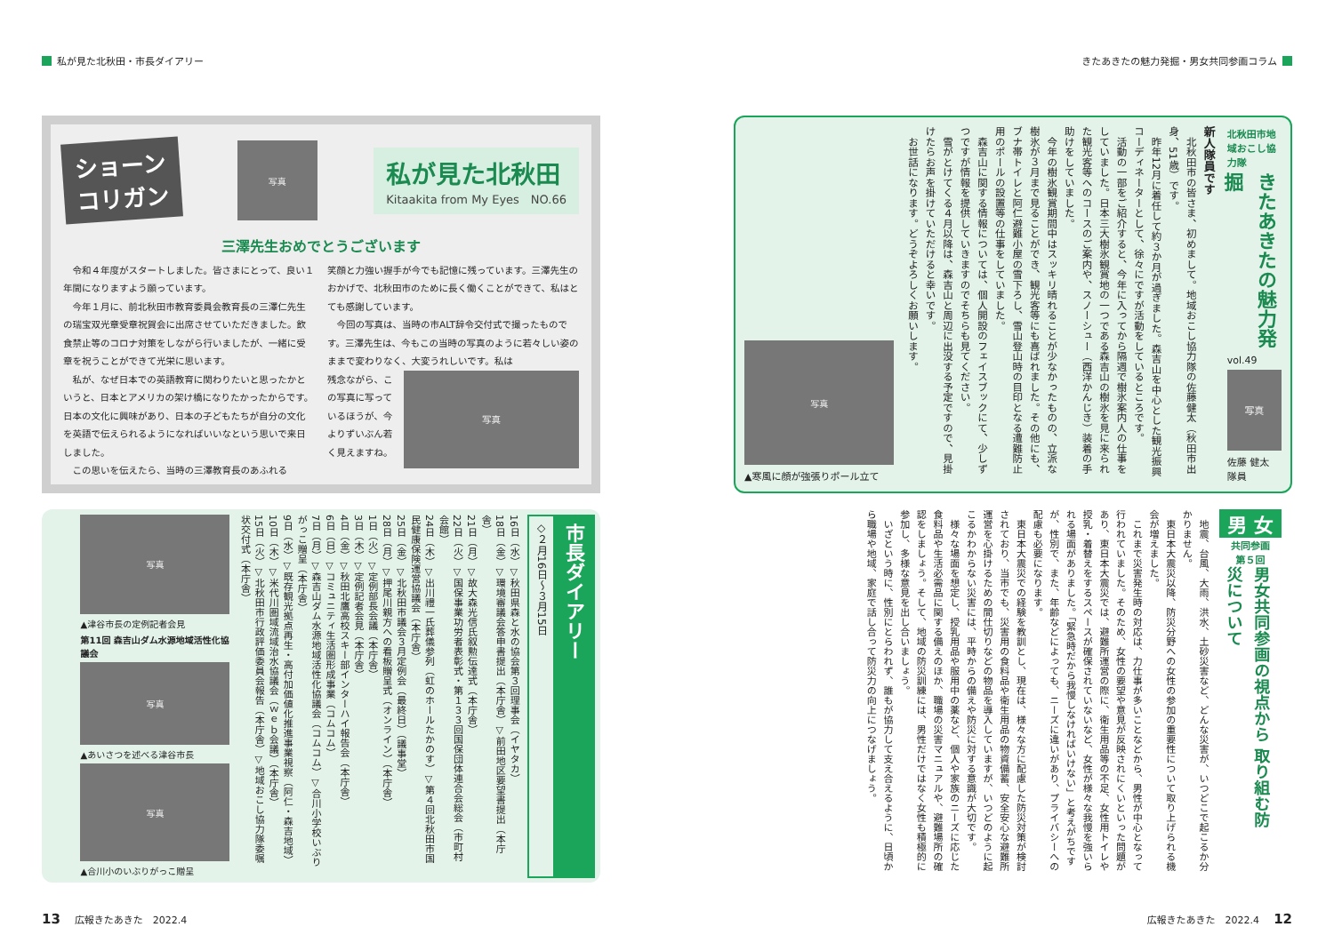私が見た北秋田・市長ダイアリー
ショーン
コリガン
写真
私が見た北秋田
Kitaakita from My Eyes　NO.66
三澤先生おめでとうございます
令和４年度がスタートしました。皆さまにとって、良い１年間になりますよう願っています。
今年１月に、前北秋田市教育委員会教育長の三澤仁先生の瑞宝双光章受章祝賀会に出席させていただきました。飲食禁止等のコロナ対策をしながら行いましたが、一緒に受章を祝うことができて光栄に思います。
私が、なぜ日本での英語教育に関わりたいと思ったかというと、日本とアメリカの架け橋になりたかったからです。日本の文化に興味があり、日本の子どもたちが自分の文化を英語で伝えられるようになればいいなという思いで来日しました。
この思いを伝えたら、当時の三澤教育長のあふれる
笑顔と力強い握手が今でも記憶に残っています。三澤先生のおかげで、北秋田市のために長く働くことができて、私はとても感謝しています。
今回の写真は、当時の市ALT辞令交付式で撮ったものです。三澤先生は、今もこの当時の写真のように若々しい姿のままで変わりなく、大変うれしいです。私は
残念ながら、この写真に写っているほうが、今よりずいぶん若く見えますね。
写真
市長ダイアリー
◇２月16日〜３月15日
16日（水）▽秋田県森と水の協会第３回理事会（イヤタカ）
18日（金）▽環境審議会答申書提出（本庁舎）▽前田地区要望書提出（本庁舎）
21日（月）▽故大森光信氏叙勲伝達式（本庁舎）
22日（火）▽国保事業功労者表彰式・第１３３回国保団体連合会総会（市町村会館）
24日（木）▽出川禮一氏葬儀参列（虹のホールたかのす）▽第４回北秋田市国民健康保険運営協議会（本庁舎）
25日（金）▽北秋田市議会３月定例会（最終日）（議事堂）
28日（月）▽押尾川親方への看板贈呈式（オンライン）（本庁舎）
1日（火）▽定例部長会議（本庁舎）
3日（木）▽定例記者会見（本庁舎）
4日（金）▽秋田北鷹高校スキー部インターハイ報告会（本庁舎）
6日（日）▽コミュニティ生活圏形成事業（コムコム）
7日（月）▽森吉山ダム水源地域活性化協議会（コムコム）▽合川小学校いぶりがっこ贈呈（本庁舎）
9日（水）▽既存観光拠点再生・高付加価値化推進事業視察（阿仁・森吉地域）
10日（木）▽米代川圏域流域治水協議会（ｗｅｂ会議）（本庁舎）
15日（火）▽北秋田市行政評価委員会報告（本庁舎）▽地域おこし協力隊委嘱状交付式（本庁舎）
写真
▲津谷市長の定例記者会見
第11回 森吉山ダム水源地域活性化協議会
写真
▲あいさつを述べる津谷市長
写真
▲合川小のいぶりがっこ贈呈
13 広報きたあきた　2022.4
きたあきたの魅力発掘・男女共同参画コラム
北秋田市地域おこし協力隊
きたあきたの魅力発掘
vol.49
写真
佐藤 健太 隊員
新人隊員です
　北秋田市の皆さま、初めまして。地域おこし協力隊の佐藤健太（秋田市出身、51歳）です。
　昨年12月に着任して約３か月が過ぎました。森吉山を中心とした観光振興コーディネーターとして、徐々にですが活動をしているところです。
　活動の一部をご紹介すると、今年に入ってから隔週で樹氷案内人の仕事をしていました。日本三大樹氷観賞地の一つである森吉山の樹氷を見に来られた観光客等へのコースのご案内や、スノーシュー（西洋かんじき）装着の手助けをしていました。
　今年の樹氷観賞期間中はスッキリ晴れることが少なかったものの、立派な樹氷が３月まで見ることができ、観光客等にも喜ばれました。その他にも、ブナ帯トイレと阿仁避難小屋の雪下ろし、雪山登山時の目印となる遭難防止用のポールの設置等の仕事をしていました。
　森吉山に関する情報については、個人開設のフェイスブックにて、少しずつですが情報を提供していきますのでそちらも見てください。
　雪がとけてくる４月以降は、森吉山と周辺に出没する予定ですので、見掛けたらお声を掛けていただけると幸いです。
　お世話になります。どうぞよろしくお願いします。
写真
▲寒風に顔が強張りポール立て
男 女
共同参画
第５回
男女共同参画の視点から 取り組む防災について
　地震、台風、大雨、洪水、土砂災害など、どんな災害が、いつどこで起こるか分かりません。
　東日本大震災以降、防災分野への女性の参加の重要性について取り上げられる機会が増えました。
　これまで災害発生時の対応は、力仕事が多いことなどから、男性が中心となって行われていました。そのため、女性の要望や意見が反映されにくいといった問題があり、東日本大震災では、避難所運営の際に、衛生用品等の不足、女性用トイレや授乳・着替えをするスペースが確保されていないなど、女性が様々な我慢を強いられる場面がありました。「緊急時だから我慢しなければいけない」と考えがちですが、性別で、また、年齢などによっても、ニーズに違いがあり、プライバシーへの配慮も必要になります。
　東日本大震災での経験を教訓とし、現在は、様々な方に配慮した防災対策が検討されており、当市でも、災害用の食料品や衛生用品の物資備蓄、安全安心な避難所運営を心掛けるための間仕切りなどの物品を導入していますが、いつどのように起こるかわからない災害には、平時からの備えや防災に対する意識が大切です。
　様々な場面を想定し、授乳用品や服用中の薬など、個人や家族のニーズに応じた食料品や生活必需品に関する備えのほか、職場の災害マニュアルや、避難場所の確認をしましょう。そして、地域の防災訓練には、男性だけではなく女性も積極的に参加し、多様な意見を出し合いましょう。
　いざという時に、性別にとらわれず、誰もが協力して支え合えるように、日頃から職場や地域、家庭で話し合って防災力の向上につなげましょう。
広報きたあきた　2022.4 12